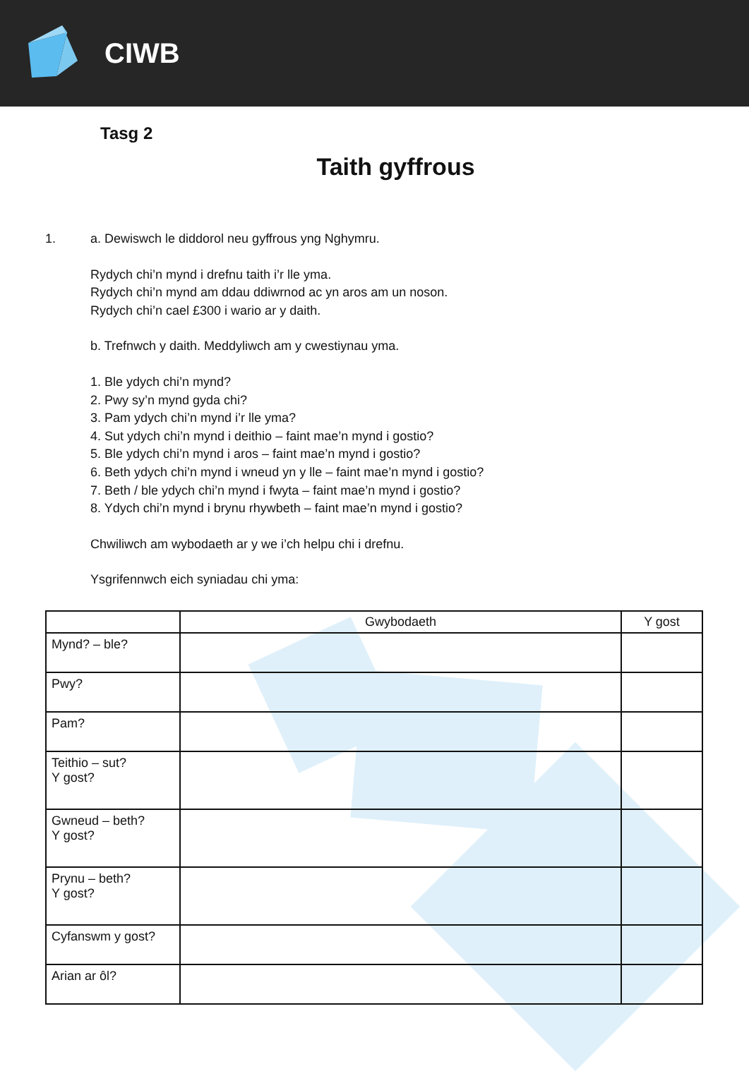CIWB
Tasg 2
Taith gyffrous
1. a. Dewiswch le diddorol neu gyffrous yng Nghymru.
Rydych chi’n mynd i drefnu taith i’r lle yma.
Rydych chi’n mynd am ddau ddiwrnod ac yn aros am un noson.
Rydych chi’n cael £300 i wario ar y daith.
b. Trefnwch y daith. Meddyliwch am y cwestiynau yma.
1. Ble ydych chi’n mynd?
2. Pwy sy’n mynd gyda chi?
3. Pam ydych chi’n mynd i’r lle yma?
4. Sut ydych chi’n mynd i deithio – faint mae’n mynd i gostio?
5. Ble ydych chi’n mynd i aros – faint mae’n mynd i gostio?
6. Beth ydych chi’n mynd i wneud yn y lle – faint mae’n mynd i gostio?
7. Beth / ble ydych chi’n mynd i fwyta – faint mae’n mynd i gostio?
8. Ydych chi’n mynd i brynu rhywbeth – faint mae’n mynd i gostio?
Chwiliwch am wybodaeth ar y we i’ch helpu chi i drefnu.
Ysgrifennwch eich syniadau chi yma:
| | Gwybodaeth | Y gost |
| --- | --- | --- |
| Mynd? – ble? | | |
| Pwy? | | |
| Pam? | | |
| Teithio – sut? Y gost? | | |
| Gwneud – beth? Y gost? | | |
| Prynu – beth? Y gost? | | |
| Cyfanswm y gost? | | |
| Arian ar ôl? | | |